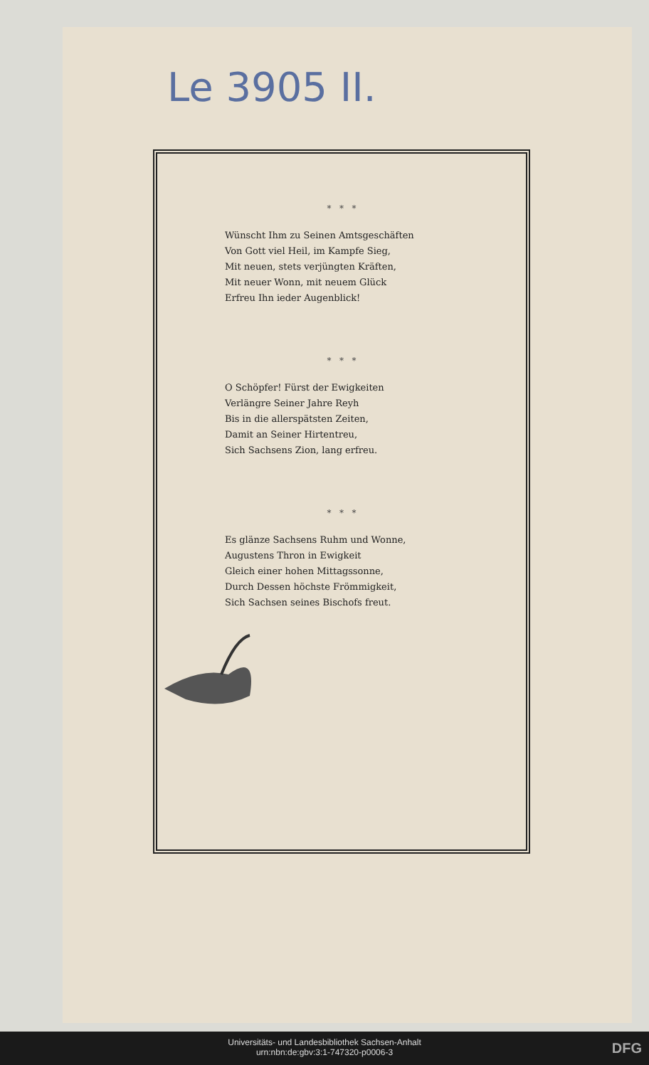Le 3905 II.
* * *
Wünscht Ihm zu Seinen Amtsgeschäften
Von Gott viel Heil, im Kampfe Sieg,
Mit neuen, stets verjüngten Kräften,
Mit neuer Wonn, mit neuem Glück
Erfreu Ihn ieder Augenblick!
* * *
O Schöpfer! Fürst der Ewigkeiten
Verlängre Seiner Jahre Reyh
Bis in die allerspätsten Zeiten,
Damit an Seiner Hirtentreu,
Sich Sachsens Zion, lang erfreu.
* * *
Es glänze Sachsens Ruhm und Wonne,
Augustens Thron in Ewigkeit
Gleich einer hohen Mittagssonne,
Durch Dessen höchste Frömmigkeit,
Sich Sachsen seines Bischofs freut.
Universitäts- und Landesbibliothek Sachsen-Anhalt
urn:nbn:de:gbv:3:1-747320-p0006-3
DFG